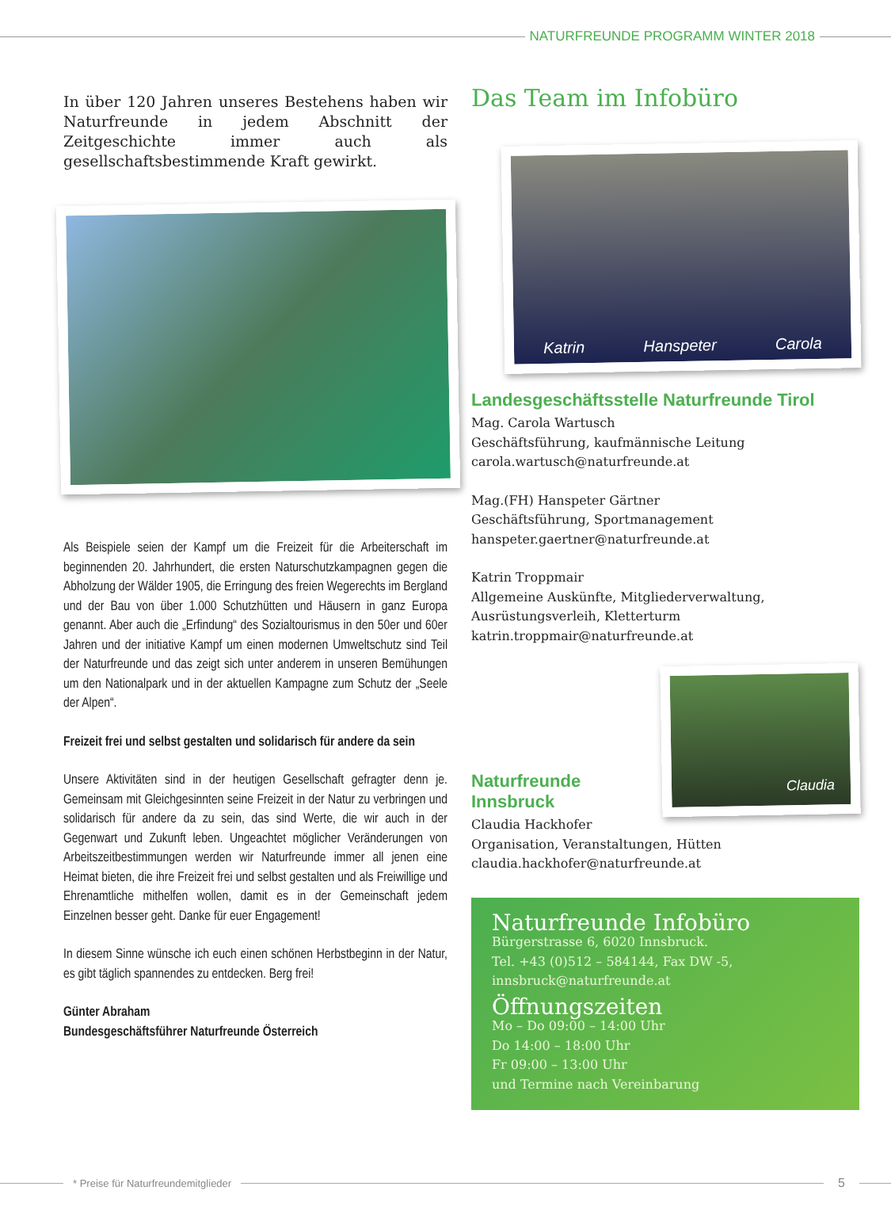NATURFREUNDE PROGRAMM WINTER 2018
In über 120 Jahren unseres Bestehens haben wir Naturfreunde in jedem Abschnitt der Zeitgeschichte immer auch als gesellschaftsbestimmende Kraft gewirkt.
Als Beispiele seien der Kampf um die Freizeit für die Arbeiterschaft im beginnenden 20. Jahrhundert, die ersten Naturschutzkampagnen gegen die Abholzung der Wälder 1905, die Erringung des freien Wegerechts im Bergland und der Bau von über 1.000 Schutzhütten und Häusern in ganz Europa genannt. Aber auch die „Erfindung“ des Sozialtourismus in den 50er und 60er Jahren und der initiative Kampf um einen modernen Umweltschutz sind Teil der Naturfreunde und das zeigt sich unter anderem in unseren Bemühungen um den Nationalpark und in der aktuellen Kampagne zum Schutz der „Seele der Alpen“.
Freizeit frei und selbst gestalten und solidarisch für andere da sein
Unsere Aktivitäten sind in der heutigen Gesellschaft gefragter denn je. Gemeinsam mit Gleichgesinnten seine Freizeit in der Natur zu verbringen und solidarisch für andere da zu sein, das sind Werte, die wir auch in der Gegenwart und Zukunft leben. Ungeachtet möglicher Veränderungen von Arbeitszeitbestimmungen werden wir Naturfreunde immer all jenen eine Heimat bieten, die ihre Freizeit frei und selbst gestalten und als Freiwillige und Ehrenamtliche mithelfen wollen, damit es in der Gemeinschaft jedem Einzelnen besser geht. Danke für euer Engagement!
In diesem Sinne wünsche ich euch einen schönen Herbstbeginn in der Natur, es gibt täglich spannendes zu entdecken. Berg frei!
Günter Abraham
Bundesgeschäftsführer Naturfreunde Österreich
Das Team im Infobüro
Katrin Hanspeter Carola
Landesgeschäftsstelle Naturfreunde Tirol
Mag. Carola Wartusch
Geschäftsführung, kaufmännische Leitung
carola.wartusch@naturfreunde.at
Mag.(FH) Hanspeter Gärtner
Geschäftsführung, Sportmanagement
hanspeter.gaertner@naturfreunde.at
Katrin Troppmair
Allgemeine Auskünfte, Mitgliederverwaltung,
Ausrüstungsverleih, Kletterturm
katrin.troppmair@naturfreunde.at
Naturfreunde Innsbruck
Claudia
Claudia Hackhofer
Organisation, Veranstaltungen, Hütten
claudia.hackhofer@naturfreunde.at
Naturfreunde Infobüro
Bürgerstrasse 6, 6020 Innsbruck.
Tel. +43 (0)512 – 584144, Fax DW -5,
innsbruck@naturfreunde.at
Öffnungszeiten
Mo – Do 09:00 – 14:00 Uhr
Do 14:00 – 18:00 Uhr
Fr 09:00 – 13:00 Uhr
und Termine nach Vereinbarung
* Preise für Naturfreundemitglieder
5